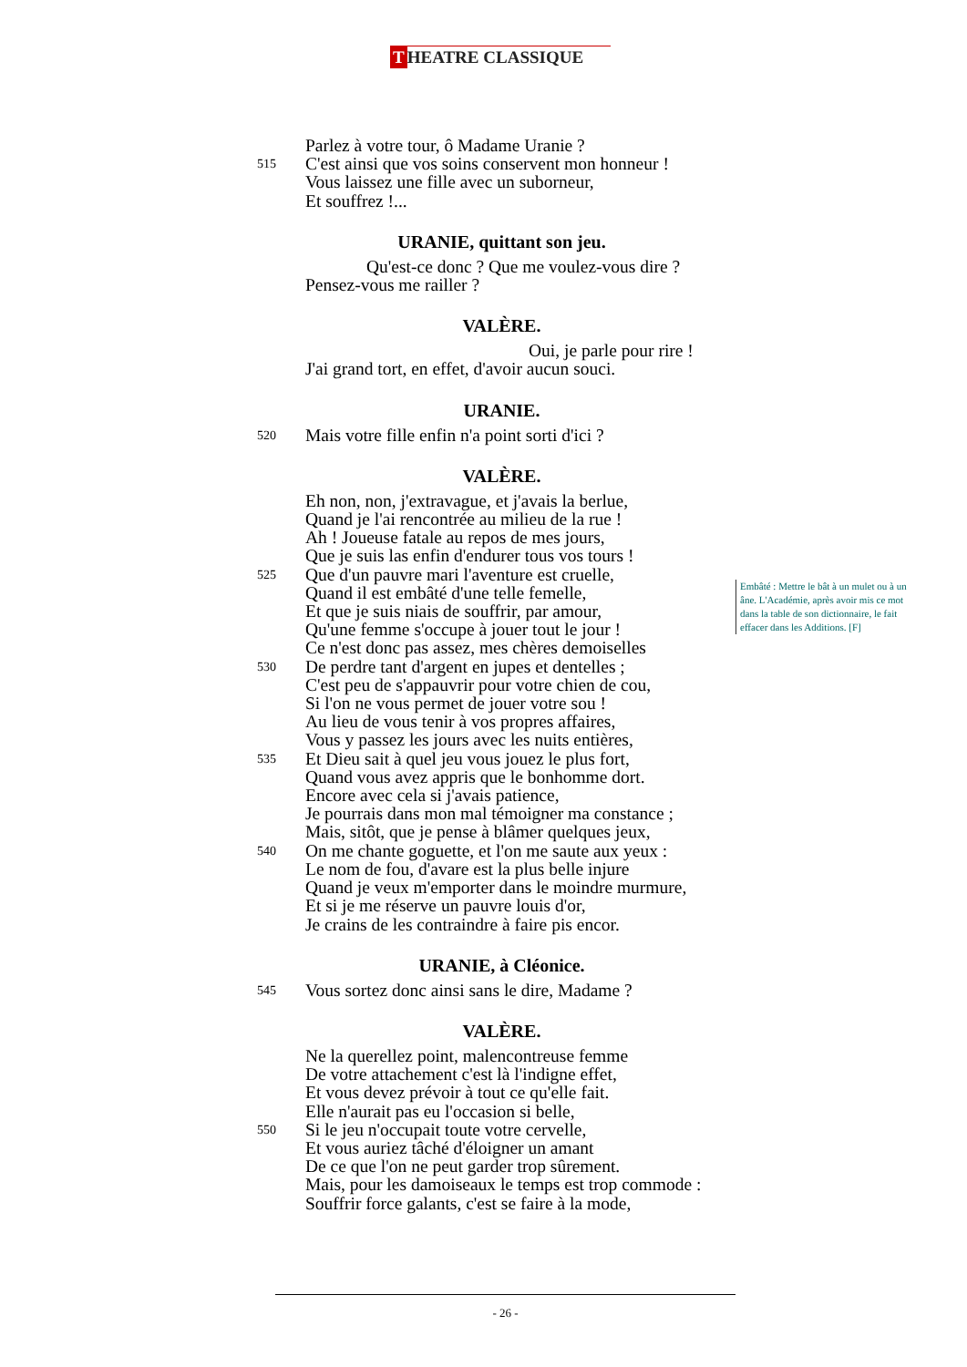T HEATRE CLASSIQUE
Parlez à votre tour, ô Madame Uranie ?
515 C'est ainsi que vos soins conservent mon honneur !
Vous laissez une fille avec un suborneur,
Et souffrez !...
URANIE, quittant son jeu.
Qu'est-ce donc ? Que me voulez-vous dire ?
Pensez-vous me railler ?
VALÈRE.
Oui, je parle pour rire !
J'ai grand tort, en effet, d'avoir aucun souci.
URANIE.
520 Mais votre fille enfin n'a point sorti d'ici ?
VALÈRE.
Eh non, non, j'extravague, et j'avais la berlue,
Quand je l'ai rencontrée au milieu de la rue !
Ah ! Joueuse fatale au repos de mes jours,
Que je suis las enfin d'endurer tous vos tours !
525 Que d'un pauvre mari l'aventure est cruelle,
Quand il est embâté d'une telle femelle,
Et que je suis niais de souffrir, par amour,
Qu'une femme s'occupe à jouer tout le jour !
Ce n'est donc pas assez, mes chères demoiselles
530 De perdre tant d'argent en jupes et dentelles ;
C'est peu de s'appauvrir pour votre chien de cou,
Si l'on ne vous permet de jouer votre sou !
Au lieu de vous tenir à vos propres affaires,
Vous y passez les jours avec les nuits entières,
535 Et Dieu sait à quel jeu vous jouez le plus fort,
Quand vous avez appris que le bonhomme dort.
Encore avec cela si j'avais patience,
Je pourrais dans mon mal témoigner ma constance ;
Mais, sitôt, que je pense à blâmer quelques jeux,
540 On me chante goguette, et l'on me saute aux yeux :
Le nom de fou, d'avare est la plus belle injure
Quand je veux m'emporter dans le moindre murmure,
Et si je me réserve un pauvre louis d'or,
Je crains de les contraindre à faire pis encor.
URANIE, à Cléonice.
545 Vous sortez donc ainsi sans le dire, Madame ?
VALÈRE.
Ne la querellez point, malencontreuse femme
De votre attachement c'est là l'indigne effet,
Et vous devez prévoir à tout ce qu'elle fait.
Elle n'aurait pas eu l'occasion si belle,
550 Si le jeu n'occupait toute votre cervelle,
Et vous auriez tâché d'éloigner un amant
De ce que l'on ne peut garder trop sûrement.
Mais, pour les damoiseaux le temps est trop commode :
Souffrir force galants, c'est se faire à la mode,
Embâté : Mettre le bât à un mulet ou à un âne. L'Académie, après avoir mis ce mot dans la table de son dictionnaire, le fait effacer dans les Additions. [F]
- 26 -